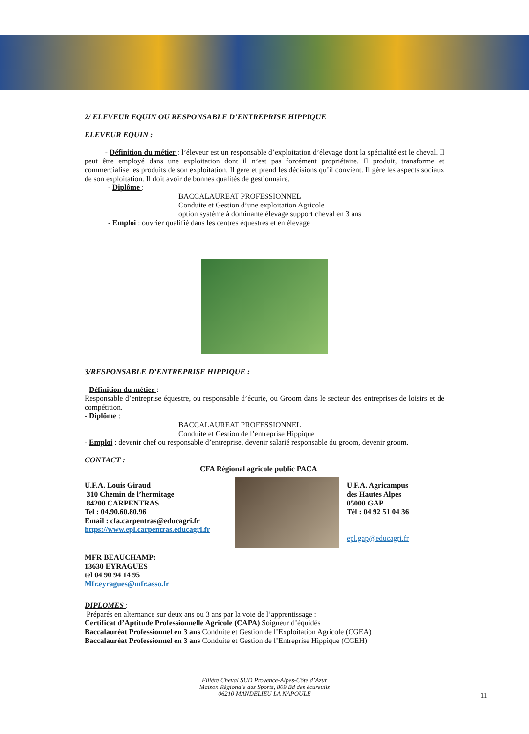2/ ELEVEUR EQUIN OU RESPONSABLE D’ENTREPRISE HIPPIQUE
ELEVEUR EQUIN :
- Définition du métier : l’éleveur est un responsable d’exploitation d’élevage dont la spécialité est le cheval. Il peut être employé dans une exploitation dont il n’est pas forcément propriétaire. Il produit, transforme et commercialise les produits de son exploitation. Il gère et prend les décisions qu’il convient. Il gère les aspects sociaux de son exploitation. Il doit avoir de bonnes qualités de gestionnaire.
- Diplôme :
BACCALAUREAT PROFESSIONNEL
Conduite et Gestion d’une exploitation Agricole
option système à dominante élevage support cheval en 3 ans
- Emploi : ouvrier qualifié dans les centres équestres et en élevage
3/RESPONSABLE D’ENTREPRISE HIPPIQUE :
- Définition du métier :
Responsable d’entreprise équestre, ou responsable d’écurie, ou Groom dans le secteur des entreprises de loisirs et de compétition.
- Diplôme :
BACCALAUREAT PROFESSIONNEL
Conduite et Gestion de l’entreprise Hippique
- Emploi : devenir chef ou responsable d’entreprise, devenir salarié responsable du groom, devenir groom.
CONTACT :
CFA Régional agricole public PACA
U.F.A. Louis Giraud
310 Chemin de l’hermitage
84200 CARPENTRAS
Tel : 04.90.60.80.96
Email : cfa.carpentras@educagri.fr
https://www.epl.carpentras.educagri.fr
U.F.A. Agricampus
des Hautes Alpes
05000 GAP
Tél : 04 92 51 04 36
epl.gap@educagri.fr
MFR BEAUCHAMP:
13630 EYRAGUES
tel 04 90 94 14 95
Mfr.eyragues@mfr.asso.fr
DIPLOMES :
Préparés en alternance sur deux ans ou 3 ans par la voie de l’apprentissage :
Certificat d’Aptitude Professionnelle Agricole (CAPA) Soigneur d’équidés
Baccalauréat Professionnel en 3 ans Conduite et Gestion de l’Exploitation Agricole (CGEA)
Baccalauréat Professionnel en 3 ans Conduite et Gestion de l’Entreprise Hippique (CGEH)
Filière Cheval SUD Provence-Alpes-Côte d’Azur
Maison Régionale des Sports, 809 Bd des écureuils
06210 MANDELIEU LA NAPOULE
11